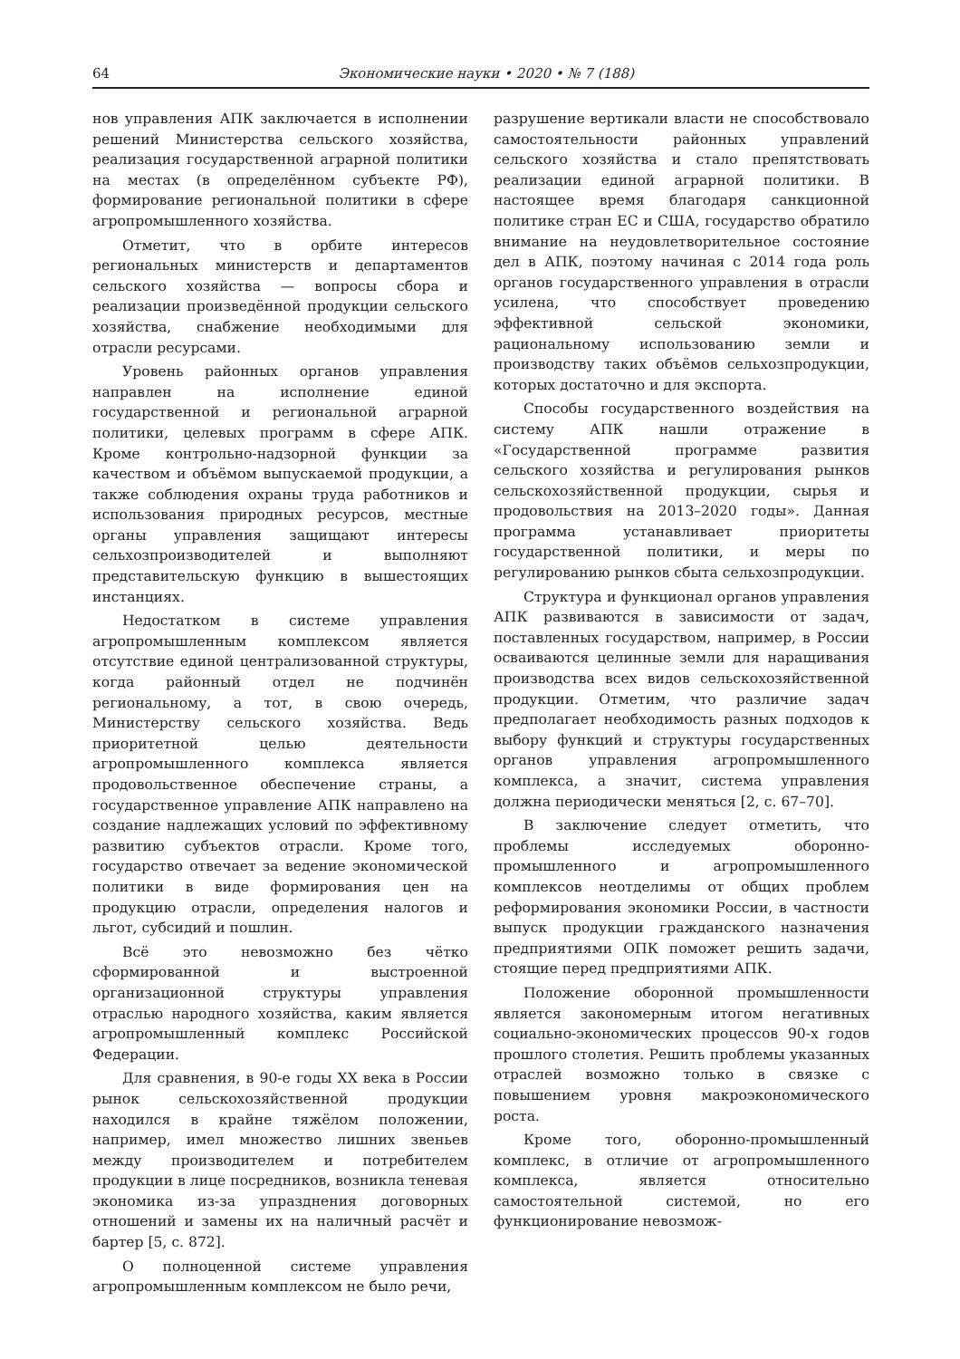64 Экономические науки • 2020 • № 7 (188)
нов управления АПК заключается в исполнении решений Министерства сельского хозяйства, реализация государственной аграрной политики на местах (в определённом субъекте РФ), формирование региональной политики в сфере агропромышленного хозяйства.
Отметит, что в орбите интересов региональных министерств и департаментов сельского хозяйства — вопросы сбора и реализации произведённой продукции сельского хозяйства, снабжение необходимыми для отрасли ресурсами.
Уровень районных органов управления направлен на исполнение единой государственной и региональной аграрной политики, целевых программ в сфере АПК. Кроме контрольно-надзорной функции за качеством и объёмом выпускаемой продукции, а также соблюдения охраны труда работников и использования природных ресурсов, местные органы управления защищают интересы сельхозпроизводителей и выполняют представительскую функцию в вышестоящих инстанциях.
Недостатком в системе управления агропромышленным комплексом является отсутствие единой централизованной структуры, когда районный отдел не подчинён региональному, а тот, в свою очередь, Министерству сельского хозяйства. Ведь приоритетной целью деятельности агропромышленного комплекса является продовольственное обеспечение страны, а государственное управление АПК направлено на создание надлежащих условий по эффективному развитию субъектов отрасли. Кроме того, государство отвечает за ведение экономической политики в виде формирования цен на продукцию отрасли, определения налогов и льгот, субсидий и пошлин.
Всё это невозможно без чётко сформированной и выстроенной организационной структуры управления отраслью народного хозяйства, каким является агропромышленный комплекс Российской Федерации.
Для сравнения, в 90-е годы XX века в России рынок сельскохозяйственной продукции находился в крайне тяжёлом положении, например, имел множество лишних звеньев между производителем и потребителем продукции в лице посредников, возникла теневая экономика из-за упразднения договорных отношений и замены их на наличный расчёт и бартер [5, с. 872].
О полноценной системе управления агропромышленным комплексом не было речи,
разрушение вертикали власти не способствовало самостоятельности районных управлений сельского хозяйства и стало препятствовать реализации единой аграрной политики. В настоящее время благодаря санкционной политике стран ЕС и США, государство обратило внимание на неудовлетворительное состояние дел в АПК, поэтому начиная с 2014 года роль органов государственного управления в отрасли усилена, что способствует проведению эффективной сельской экономики, рациональному использованию земли и производству таких объёмов сельхозпродукции, которых достаточно и для экспорта.
Способы государственного воздействия на систему АПК нашли отражение в «Государственной программе развития сельского хозяйства и регулирования рынков сельскохозяйственной продукции, сырья и продовольствия на 2013–2020 годы». Данная программа устанавливает приоритеты государственной политики, и меры по регулированию рынков сбыта сельхозпродукции.
Структура и функционал органов управления АПК развиваются в зависимости от задач, поставленных государством, например, в России осваиваются целинные земли для наращивания производства всех видов сельскохозяйственной продукции. Отметим, что различие задач предполагает необходимость разных подходов к выбору функций и структуры государственных органов управления агропромышленного комплекса, а значит, система управления должна периодически меняться [2, с. 67–70].
В заключение следует отметить, что проблемы исследуемых оборонно-промышленного и агропромышленного комплексов неотделимы от общих проблем реформирования экономики России, в частности выпуск продукции гражданского назначения предприятиями ОПК поможет решить задачи, стоящие перед предприятиями АПК.
Положение оборонной промышленности является закономерным итогом негативных социально-экономических процессов 90-х годов прошлого столетия. Решить проблемы указанных отраслей возможно только в связке с повышением уровня макроэкономического роста.
Кроме того, оборонно-промышленный комплекс, в отличие от агропромышленного комплекса, является относительно самостоятельной системой, но его функционирование невозмож-